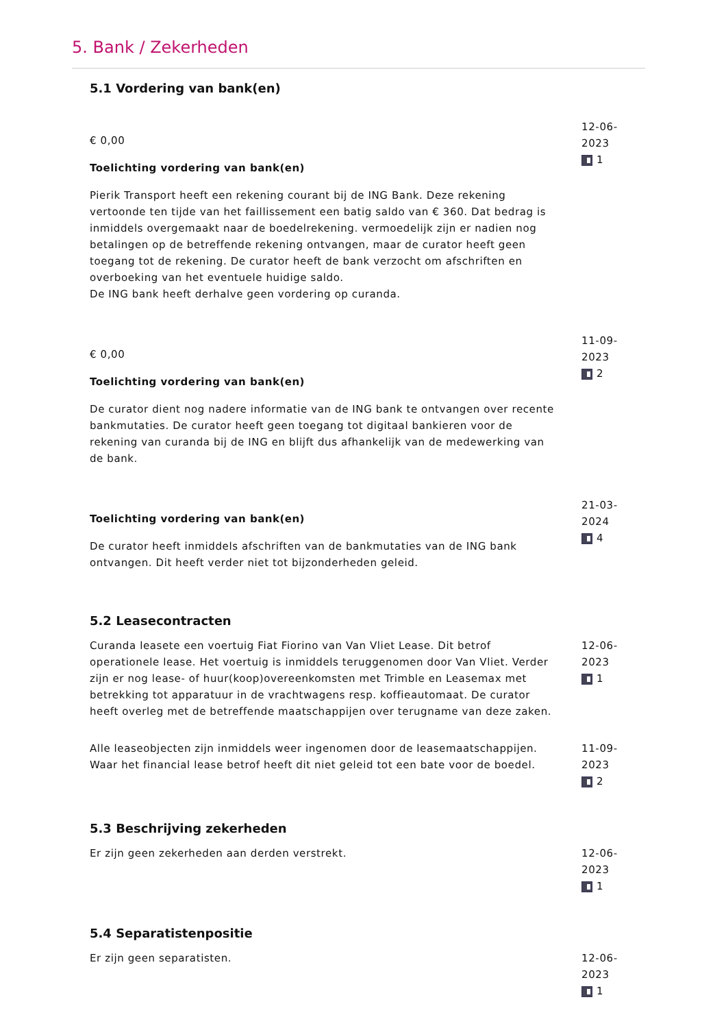5. Bank / Zekerheden
5.1 Vordering van bank(en)
€ 0,00
Toelichting vordering van bank(en)
Pierik Transport heeft een rekening courant bij de ING Bank. Deze rekening vertoonde ten tijde van het faillissement een batig saldo van € 360. Dat bedrag is inmiddels overgemaakt naar de boedelrekening. vermoedelijk zijn er nadien nog betalingen op de betreffende rekening ontvangen, maar de curator heeft geen toegang tot de rekening. De curator heeft de bank verzocht om afschriften en overboeking van het eventuele huidige saldo.
De ING bank heeft derhalve geen vordering op curanda.
12-06-2023
1
€ 0,00
Toelichting vordering van bank(en)
De curator dient nog nadere informatie van de ING bank te ontvangen over recente bankmutaties. De curator heeft geen toegang tot digitaal bankieren voor de rekening van curanda bij de ING en blijft dus afhankelijk van de medewerking van de bank.
11-09-2023
2
Toelichting vordering van bank(en)
De curator heeft inmiddels afschriften van de bankmutaties van de ING bank ontvangen. Dit heeft verder niet tot bijzonderheden geleid.
21-03-2024
4
5.2 Leasecontracten
Curanda leasete een voertuig Fiat Fiorino van Van Vliet Lease. Dit betrof operationele lease. Het voertuig is inmiddels teruggenomen door Van Vliet. Verder zijn er nog lease- of huur(koop)overeenkomsten met Trimble en Leasemax met betrekking tot apparatuur in de vrachtwagens resp. koffieautomaat. De curator heeft overleg met de betreffende maatschappijen over terugname van deze zaken.
12-06-2023
1
Alle leaseobjecten zijn inmiddels weer ingenomen door de leasemaatschappijen. Waar het financial lease betrof heeft dit niet geleid tot een bate voor de boedel.
11-09-2023
2
5.3 Beschrijving zekerheden
Er zijn geen zekerheden aan derden verstrekt. 12-06-2023
1
5.4 Separatistenpositie
Er zijn geen separatisten. 12-06-2023
1